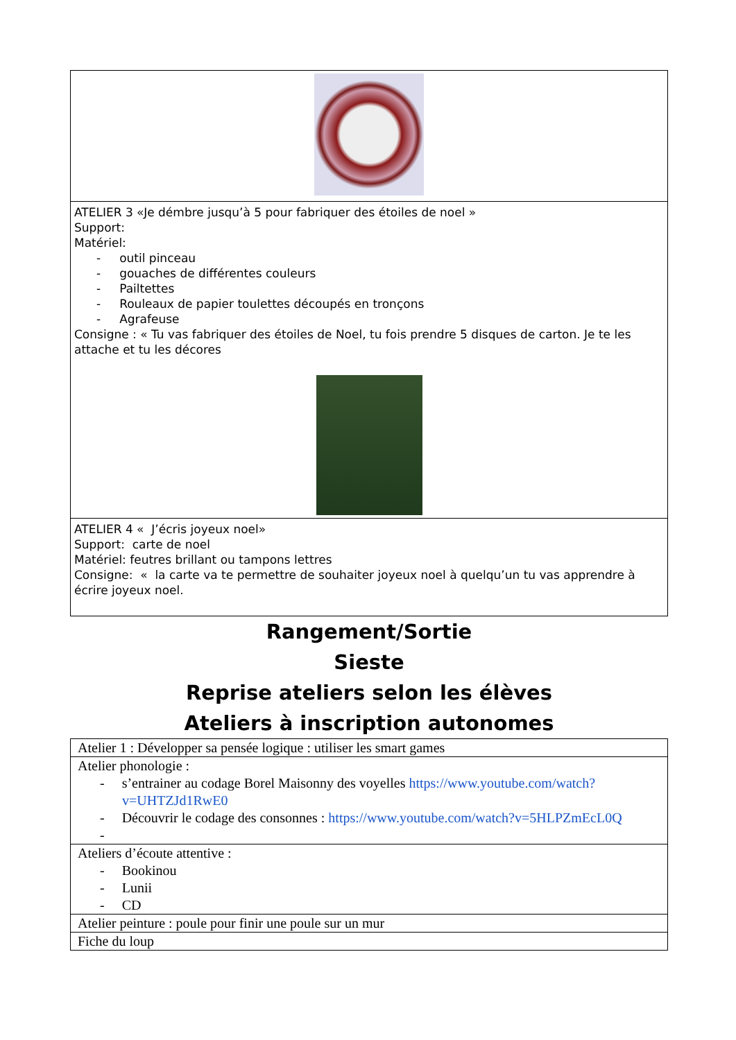| ATELIER 3 «Je démbre jusqu’à 5 pour fabriquer des étoiles de noel » Support: Matériel: - outil pinceau - gouaches de différentes couleurs - Pailtettes - Rouleaux de papier toulettes découpés en tronçons - Agrafeuse Consigne : « Tu vas fabriquer des étoiles de Noel, tu fois prendre 5 disques de carton. Je te les attache et tu les décores |
| ATELIER 4 « J’écris joyeux noel» Support: carte de noel Matériel: feutres brillant ou tampons lettres Consigne: « la carte va te permettre de souhaiter joyeux noel à quelqu’un tu vas apprendre à écrire joyeux noel. |
Rangement/Sortie
Sieste
Reprise ateliers selon les élèves
Ateliers à inscription autonomes
| Atelier 1 : Développer sa pensée logique : utiliser les smart games |
| Atelier phonologie : - s’entrainer au codage Borel Maisonny des voyelles https://www.youtube.com/watch?v=UHTZJd1RwE0 - Découvrir le codage des consonnes : https://www.youtube.com/watch?v=5HLPZmEcL0Q - |
| Ateliers d’écoute attentive : - Bookinou - Lunii - CD |
| Atelier peinture : poule pour finir une poule sur un mur |
| Fiche du loup |